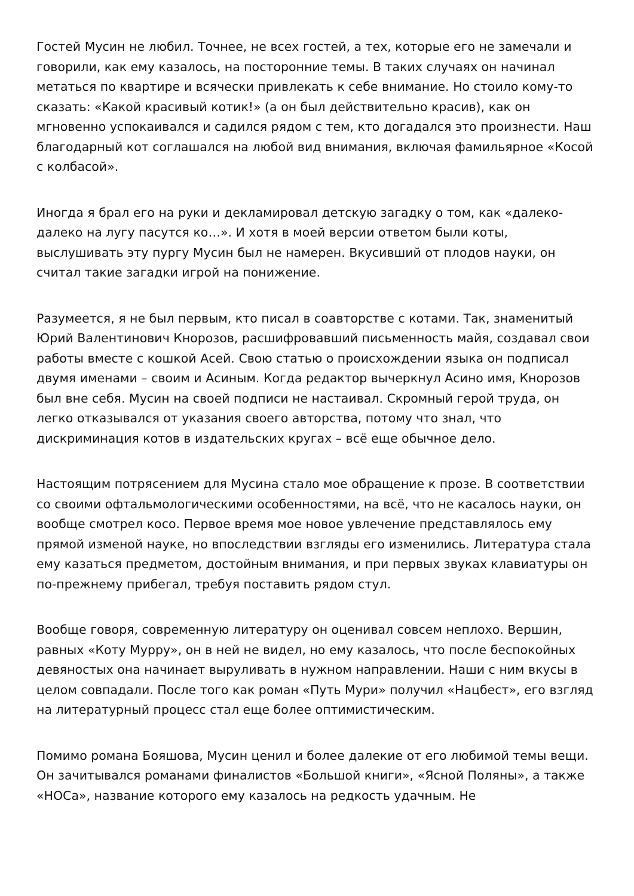Гостей Мусин не любил. Точнее, не всех гостей, а тех, которые его не замечали и говорили, как ему казалось, на посторонние темы. В таких случаях он начинал метаться по квартире и всячески привлекать к себе внимание. Но стоило кому-то сказать: «Какой красивый котик!» (а он был действительно красив), как он мгновенно успокаивался и садился рядом с тем, кто догадался это произнести. Наш благодарный кот соглашался на любой вид внимания, включая фамильярное «Косой с колбасой».
Иногда я брал его на руки и декламировал детскую загадку о том, как «далеко-далеко на лугу пасутся ко…». И хотя в моей версии ответом были коты, выслушивать эту пургу Мусин был не намерен. Вкусивший от плодов науки, он считал такие загадки игрой на понижение.
Разумеется, я не был первым, кто писал в соавторстве с котами. Так, знаменитый Юрий Валентинович Кнорозов, расшифровавший письменность майя, создавал свои работы вместе с кошкой Асей. Свою статью о происхождении языка он подписал двумя именами – своим и Асиным. Когда редактор вычеркнул Асино имя, Кнорозов был вне себя. Мусин на своей подписи не настаивал. Скромный герой труда, он легко отказывался от указания своего авторства, потому что знал, что дискриминация котов в издательских кругах – всё еще обычное дело.
Настоящим потрясением для Мусина стало мое обращение к прозе. В соответствии со своими офтальмологическими особенностями, на всё, что не касалось науки, он вообще смотрел косо. Первое время мое новое увлечение представлялось ему прямой изменой науке, но впоследствии взгляды его изменились. Литература стала ему казаться предметом, достойным внимания, и при первых звуках клавиатуры он по-прежнему прибегал, требуя поставить рядом стул.
Вообще говоря, современную литературу он оценивал совсем неплохо. Вершин, равных «Коту Мурру», он в ней не видел, но ему казалось, что после беспокойных девяностых она начинает выруливать в нужном направлении. Наши с ним вкусы в целом совпадали. После того как роман «Путь Мури» получил «Нацбест», его взгляд на литературный процесс стал еще более оптимистическим.
Помимо романа Бояшова, Мусин ценил и более далекие от его любимой темы вещи. Он зачитывался романами финалистов «Большой книги», «Ясной Поляны», а также «НОСа», название которого ему казалось на редкость удачным. Не